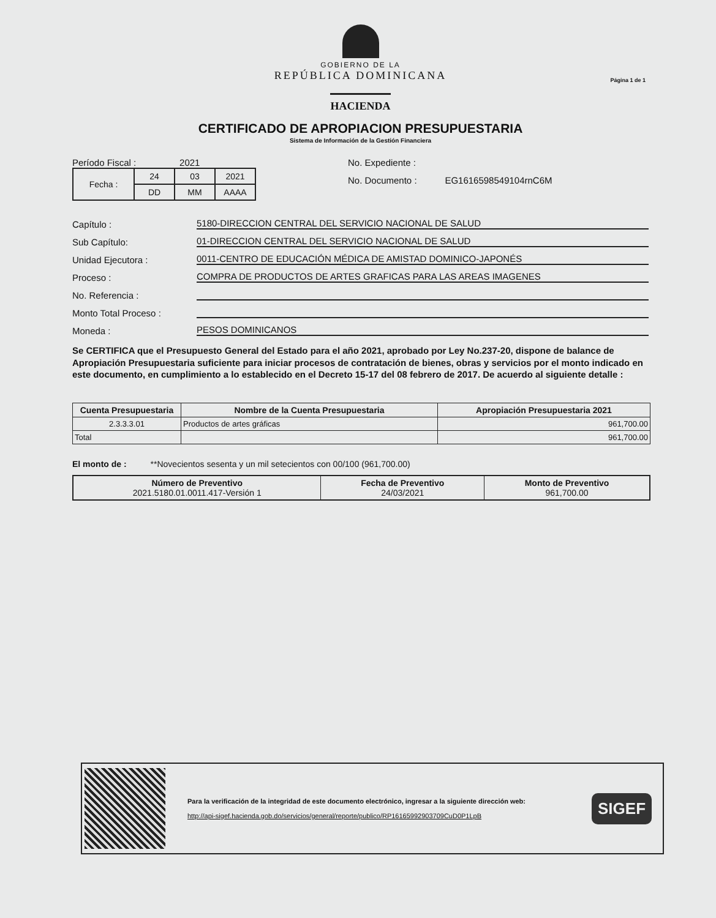Página 1 de 1
GOBIERNO DE LA
REPÚBLICA DOMINICANA
HACIENDA
CERTIFICADO DE APROPIACION PRESUPUESTARIA
Sistema de Información de la Gestión Financiera
Período Fiscal : 2021
| Fecha : | 24 | 03 | 2021 |
| | DD | MM | AAAA |
No. Expediente :
No. Documento : EG1616598549104rnC6M
Capítulo : 5180-DIRECCION CENTRAL DEL SERVICIO NACIONAL DE SALUD
Sub Capítulo: 01-DIRECCION CENTRAL DEL SERVICIO NACIONAL DE SALUD
Unidad Ejecutora : 0011-CENTRO DE EDUCACIÓN MÉDICA DE AMISTAD DOMINICO-JAPONÉS
Proceso : COMPRA DE PRODUCTOS DE ARTES GRAFICAS PARA LAS AREAS IMAGENES
No. Referencia :
Monto Total Proceso :
Moneda : PESOS DOMINICANOS
Se CERTIFICA que el Presupuesto General del Estado para el año 2021, aprobado por Ley No.237-20, dispone de balance de Apropiación Presupuestaria suficiente para iniciar procesos de contratación de bienes, obras y servicios por el monto indicado en este documento, en cumplimiento a lo establecido en el Decreto 15-17 del 08 febrero de 2017. De acuerdo al siguiente detalle :
| Cuenta Presupuestaria | Nombre de la Cuenta Presupuestaria | Apropiación Presupuestaria 2021 |
| --- | --- | --- |
| 2.3.3.3.01 | Productos de artes gráficas | 961,700.00 |
| Total | | 961,700.00 |
El monto de : **Novecientos sesenta y un mil setecientos con 00/100 (961,700.00)
| Número de Preventivo 2021.5180.01.0011.417-Versión 1 | Fecha de Preventivo 24/03/2021 | Monto de Preventivo 961,700.00 |
Para la verificación de la integridad de este documento electrónico, ingresar a la siguiente dirección web:
http://api-sigef.hacienda.gob.do/servicios/general/reporte/publico/RP16165992903709CuD0P1LpB
SIGEF